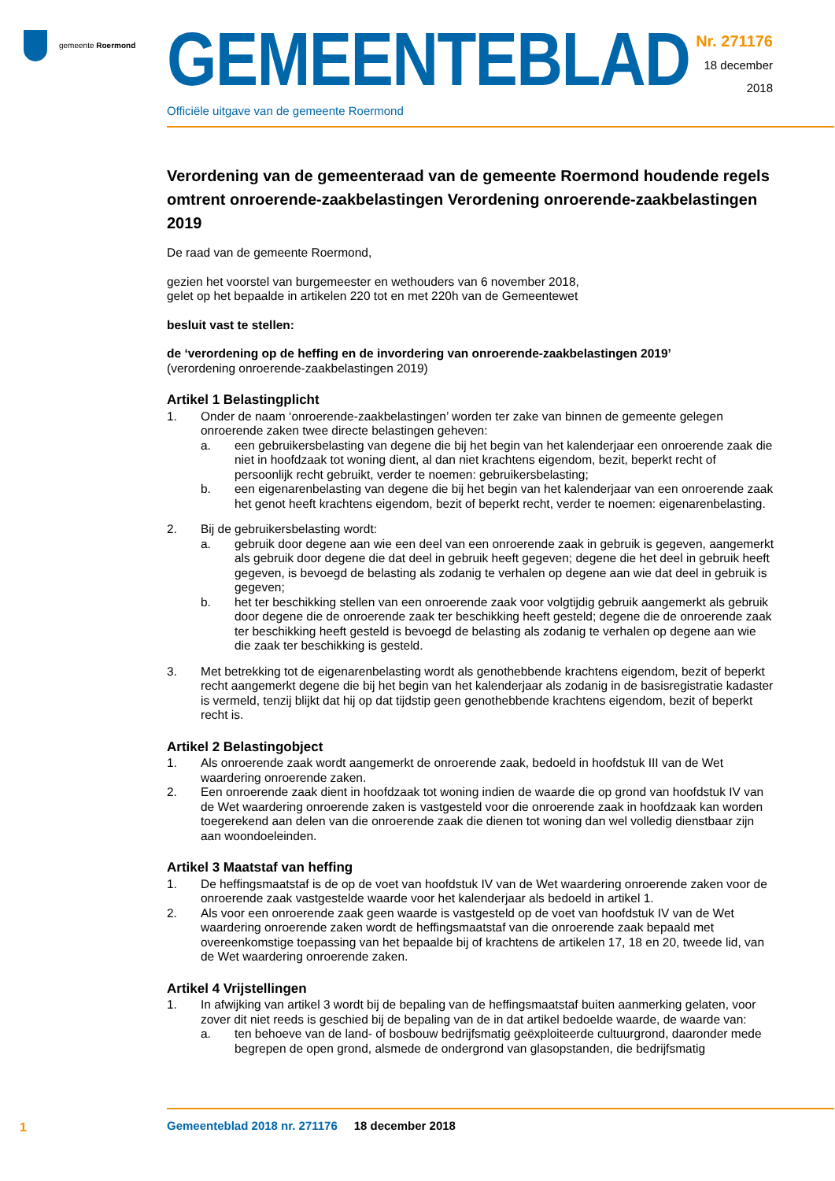gemeente Roermond
GEMEENTEBLAD
Officiële uitgave van de gemeente Roermond
Nr. 271176
18 december
2018
Verordening van de gemeenteraad van de gemeente Roermond houdende regels omtrent onroerende-zaakbelastingen Verordening onroerende-zaakbelastingen 2019
De raad van de gemeente Roermond,
gezien het voorstel van burgemeester en wethouders van 6 november 2018,
gelet op het bepaalde in artikelen 220 tot en met 220h van de Gemeentewet
besluit vast te stellen:
de ‘verordening op de heffing en de invordering van onroerende-zaakbelastingen 2019’
(verordening onroerende-zaakbelastingen 2019)
Artikel 1 Belastingplicht
1. Onder de naam ‘onroerende-zaakbelastingen’ worden ter zake van binnen de gemeente gelegen onroerende zaken twee directe belastingen geheven:
a. een gebruikersbelasting van degene die bij het begin van het kalenderjaar een onroerende zaak die niet in hoofdzaak tot woning dient, al dan niet krachtens eigendom, bezit, beperkt recht of persoonlijk recht gebruikt, verder te noemen: gebruikersbelasting;
b. een eigenarenbelasting van degene die bij het begin van het kalenderjaar van een onroerende zaak het genot heeft krachtens eigendom, bezit of beperkt recht, verder te noemen: eigenarenbelasting.
2. Bij de gebruikersbelasting wordt:
a. gebruik door degene aan wie een deel van een onroerende zaak in gebruik is gegeven, aangemerkt als gebruik door degene die dat deel in gebruik heeft gegeven; degene die het deel in gebruik heeft gegeven, is bevoegd de belasting als zodanig te verhalen op degene aan wie dat deel in gebruik is gegeven;
b. het ter beschikking stellen van een onroerende zaak voor volgtijdig gebruik aangemerkt als gebruik door degene die de onroerende zaak ter beschikking heeft gesteld; degene die de onroerende zaak ter beschikking heeft gesteld is bevoegd de belasting als zodanig te verhalen op degene aan wie die zaak ter beschikking is gesteld.
3. Met betrekking tot de eigenarenbelasting wordt als genothebbende krachtens eigendom, bezit of beperkt recht aangemerkt degene die bij het begin van het kalenderjaar als zodanig in de basisregistratie kadaster is vermeld, tenzij blijkt dat hij op dat tijdstip geen genothebbende krachtens eigendom, bezit of beperkt recht is.
Artikel 2 Belastingobject
1. Als onroerende zaak wordt aangemerkt de onroerende zaak, bedoeld in hoofdstuk III van de Wet waardering onroerende zaken.
2. Een onroerende zaak dient in hoofdzaak tot woning indien de waarde die op grond van hoofdstuk IV van de Wet waardering onroerende zaken is vastgesteld voor die onroerende zaak in hoofdzaak kan worden toegerekend aan delen van die onroerende zaak die dienen tot woning dan wel volledig dienstbaar zijn aan woondoeleinden.
Artikel 3 Maatstaf van heffing
1. De heffingsmaatstaf is de op de voet van hoofdstuk IV van de Wet waardering onroerende zaken voor de onroerende zaak vastgestelde waarde voor het kalenderjaar als bedoeld in artikel 1.
2. Als voor een onroerende zaak geen waarde is vastgesteld op de voet van hoofdstuk IV van de Wet waardering onroerende zaken wordt de heffingsmaatstaf van die onroerende zaak bepaald met overeenkomstige toepassing van het bepaalde bij of krachtens de artikelen 17, 18 en 20, tweede lid, van de Wet waardering onroerende zaken.
Artikel 4 Vrijstellingen
1. In afwijking van artikel 3 wordt bij de bepaling van de heffingsmaatstaf buiten aanmerking gelaten, voor zover dit niet reeds is geschied bij de bepaling van de in dat artikel bedoelde waarde, de waarde van:
a. ten behoeve van de land- of bosbouw bedrijfsmatig geëxploiteerde cultuurgrond, daaronder mede begrepen de open grond, alsmede de ondergrond van glasopstanden, die bedrijfsmatig
1
Gemeenteblad 2018 nr. 271176 18 december 2018